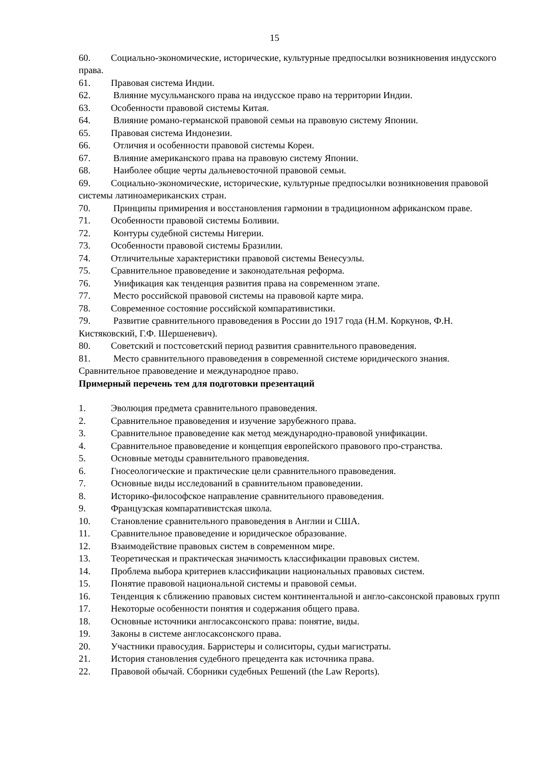15
60. Социально-экономические, исторические, культурные предпосылки возникновения индусского права.
61. Правовая система Индии.
62. Влияние мусульманского права на индусское право на территории Индии.
63. Особенности правовой системы Китая.
64. Влияние романо-германской правовой семьи на правовую систему Японии.
65. Правовая система Индонезии.
66. Отличия и особенности правовой системы Кореи.
67. Влияние американского права на правовую систему Японии.
68. Наиболее общие черты дальневосточной правовой семьи.
69. Социально-экономические, исторические, культурные предпосылки возникновения правовой системы латиноамериканских стран.
70. Принципы примирения и восстановления гармонии в традиционном африканском праве.
71. Особенности правовой системы Боливии.
72. Контуры судебной системы Нигерии.
73. Особенности правовой системы Бразилии.
74. Отличительные характеристики правовой системы Венесуэлы.
75. Сравнительное правоведение и законодательная реформа.
76. Унификация как тенденция развития права на современном этапе.
77. Место российской правовой системы на правовой карте мира.
78. Современное состояние российской компаративистики.
79. Развитие сравнительного правоведения в России до 1917 года (Н.М. Коркунов, Ф.Н. Кистяковский, Г.Ф. Шершеневич).
80. Советский и постсоветский период развития сравнительного правоведения.
81. Место сравнительного правоведения в современной системе юридического знания. Сравнительное правоведение и международное право.
Примерный перечень тем для подготовки презентаций
1. Эволюция предмета сравнительного правоведения.
2. Сравнительное правоведения и изучение зарубежного права.
3. Сравнительное правоведение как метод международно-правовой унификации.
4. Сравнительное правоведение и концепция европейского правового про-странства.
5. Основные методы сравнительного правоведения.
6. Гносеологические и практические цели сравнительного правоведения.
7. Основные виды исследований в сравнительном правоведении.
8. Историко-философское направление сравнительного правоведения.
9. Французская компаративистская школа.
10. Становление сравнительного правоведения в Англии и США.
11. Сравнительное правоведение и юридическое образование.
12. Взаимодействие правовых систем в современном мире.
13. Теоретическая и практическая значимость классификации правовых систем.
14. Проблема выбора критериев классификации национальных правовых систем.
15. Понятие правовой национальной системы и правовой семьи.
16. Тенденция к сближению правовых систем континентальной и англо-саксонской правовых групп
17. Некоторые особенности понятия и содержания общего права.
18. Основные источники англосаксонского права: понятие, виды.
19. Законы в системе англосаксонского права.
20. Участники правосудия. Барристеры и солиситоры, судьи магистраты.
21. История становления судебного прецедента как источника права.
22. Правовой обычай. Сборники судебных Решений (the Law Reports).